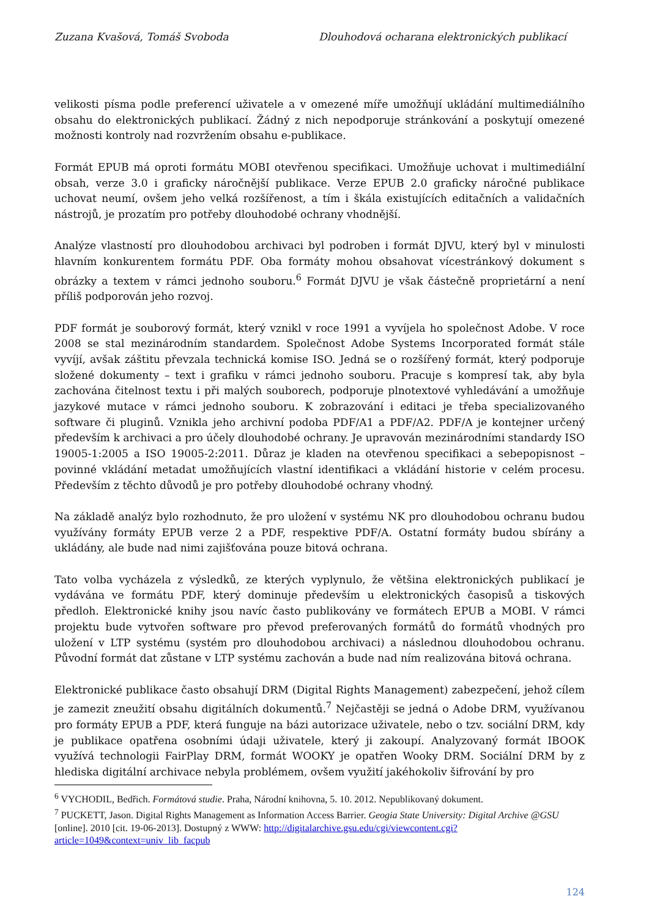Zuzana Kvašová, Tomáš Svoboda Dlouhodová ocharana elektronických publikací
velikosti písma podle preferencí uživatele a v omezené míře umožňují ukládání multimediálního obsahu do elektronických publikací. Žádný z nich nepodporuje stránkování a poskytují omezené možnosti kontroly nad rozvržením obsahu e-publikace.
Formát EPUB má oproti formátu MOBI otevřenou specifikaci. Umožňuje uchovat i multimediální obsah, verze 3.0 i graficky náročnější publikace. Verze EPUB 2.0 graficky náročné publikace uchovat neumí, ovšem jeho velká rozšířenost, a tím i škála existujících editačních a validačních nástrojů, je prozatím pro potřeby dlouhodobé ochrany vhodnější.
Analýze vlastností pro dlouhodobou archivaci byl podroben i formát DJVU, který byl v minulosti hlavním konkurentem formátu PDF. Oba formáty mohou obsahovat vícestránkový dokument s obrázky a textem v rámci jednoho souboru.<sup>6</sup> Formát DJVU je však částečně proprietární a není příliš podporován jeho rozvoj.
PDF formát je souborový formát, který vznikl v roce 1991 a vyvíjela ho společnost Adobe. V roce 2008 se stal mezinárodním standardem. Společnost Adobe Systems Incorporated formát stále vyvíjí, avšak záštitu převzala technická komise ISO. Jedná se o rozšířený formát, který podporuje složené dokumenty – text i grafiku v rámci jednoho souboru. Pracuje s kompresí tak, aby byla zachována čitelnost textu i při malých souborech, podporuje plnotextové vyhledávání a umožňuje jazykové mutace v rámci jednoho souboru. K zobrazování i editaci je třeba specializovaného software či pluginů. Vznikla jeho archivní podoba PDF/A1 a PDF/A2. PDF/A je kontejner určený především k archivaci a pro účely dlouhodobé ochrany. Je upravován mezinárodními standardy ISO 19005-1:2005 a ISO 19005-2:2011. Důraz je kladen na otevřenou specifikaci a sebepopisnost – povinné vkládání metadat umožňujících vlastní identifikaci a vkládání historie v celém procesu. Především z těchto důvodů je pro potřeby dlouhodobé ochrany vhodný.
Na základě analýz bylo rozhodnuto, že pro uložení v systému NK pro dlouhodobou ochranu budou využívány formáty EPUB verze 2 a PDF, respektive PDF/A. Ostatní formáty budou sbírány a ukládány, ale bude nad nimi zajišťována pouze bitová ochrana.
Tato volba vycházela z výsledků, ze kterých vyplynulo, že většina elektronických publikací je vydávána ve formátu PDF, který dominuje především u elektronických časopisů a tiskových předloh. Elektronické knihy jsou navíc často publikovány ve formátech EPUB a MOBI. V rámci projektu bude vytvořen software pro převod preferovaných formátů do formátů vhodných pro uložení v LTP systému (systém pro dlouhodobou archivaci) a následnou dlouhodobou ochranu. Původní formát dat zůstane v LTP systému zachován a bude nad ním realizována bitová ochrana.
Elektronické publikace často obsahují DRM (Digital Rights Management) zabezpečení, jehož cílem je zamezit zneužití obsahu digitálních dokumentů.<sup>7</sup> Nejčastěji se jedná o Adobe DRM, využívanou pro formáty EPUB a PDF, která funguje na bázi autorizace uživatele, nebo o tzv. sociální DRM, kdy je publikace opatřena osobními údaji uživatele, který ji zakoupí. Analyzovaný formát IBOOK využívá technologii FairPlay DRM, formát WOOKY je opatřen Wooky DRM. Sociální DRM by z hlediska digitální archivace nebyla problémem, ovšem využití jakéhokoliv šifrování by pro
<sup>6</sup> VYCHODIL, Bedřich. Formátová studie. Praha, Národní knihovna, 5. 10. 2012. Nepublikovaný dokument.
<sup>7</sup> PUCKETT, Jason. Digital Rights Management as Information Access Barrier. Geogia State University: Digital Archive @GSU [online]. 2010 [cit. 19-06-2013]. Dostupný z WWW: http://digitalarchive.gsu.edu/cgi/viewcontent.cgi?article=1049&context=univ_lib_facpub
124